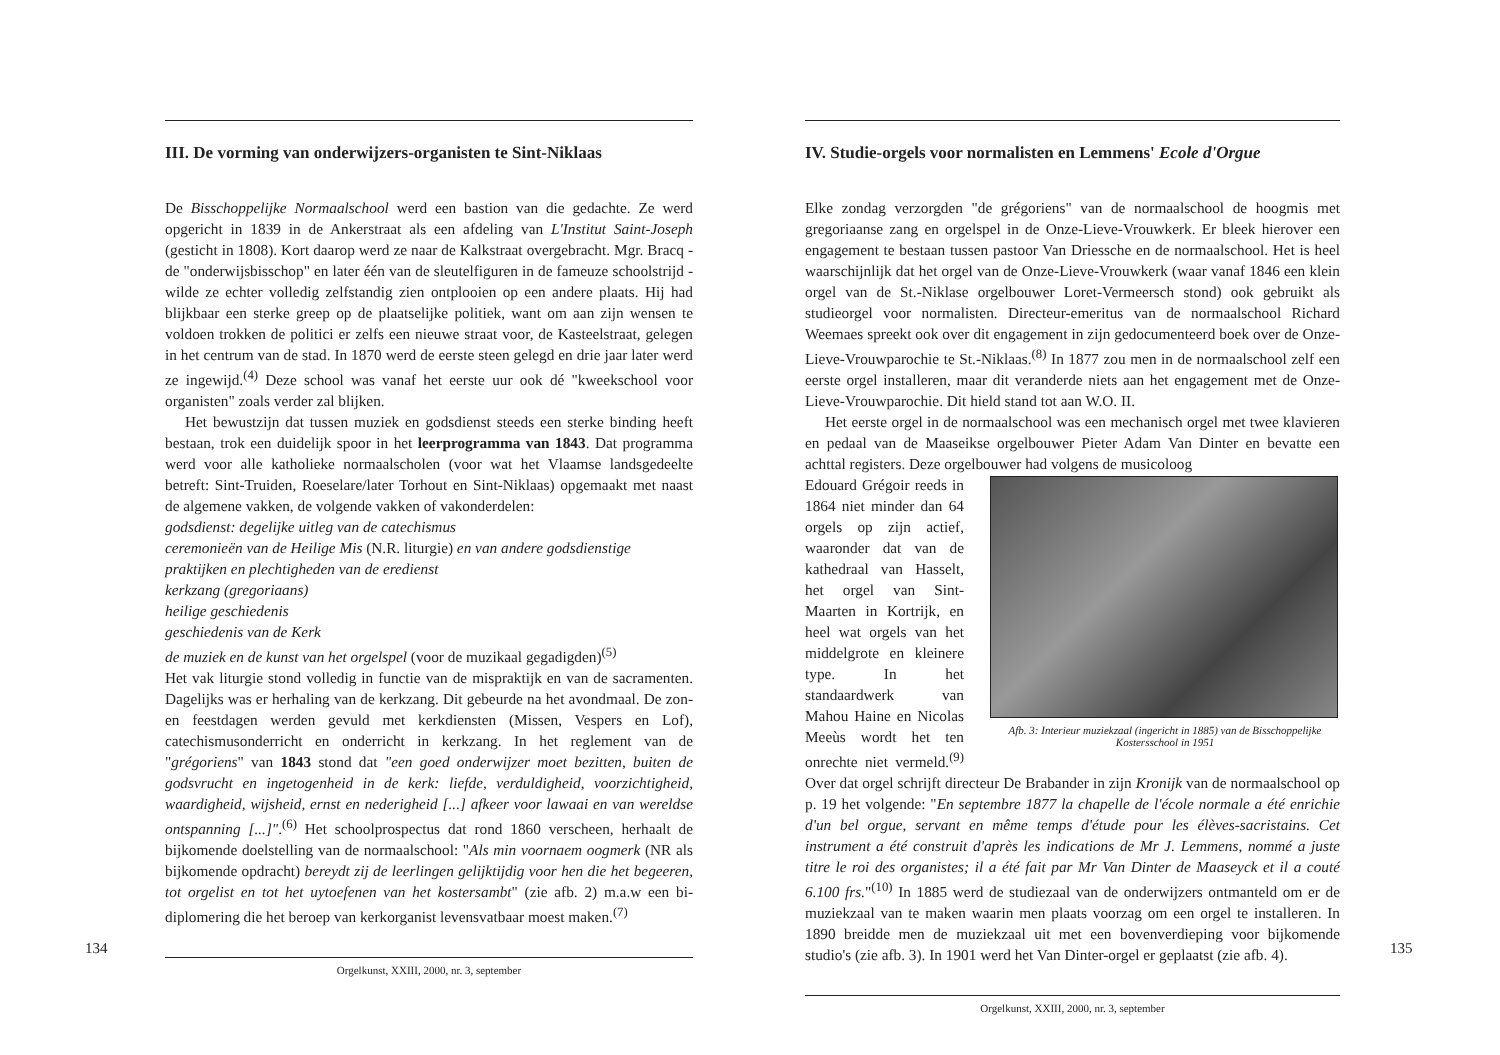III. De vorming van onderwijzers-organisten te Sint-Niklaas
De Bisschoppelijke Normaalschool werd een bastion van die gedachte. Ze werd opgericht in 1839 in de Ankerstraat als een afdeling van L'Institut Saint-Joseph (gesticht in 1808). Kort daarop werd ze naar de Kalkstraat overgebracht. Mgr. Bracq - de "onderwijsbisschop" en later één van de sleutelfiguren in de fameuze schoolstrijd - wilde ze echter volledig zelfstandig zien ontplooien op een andere plaats. Hij had blijkbaar een sterke greep op de plaatselijke politiek, want om aan zijn wensen te voldoen trokken de politici er zelfs een nieuwe straat voor, de Kasteelstraat, gelegen in het centrum van de stad. In 1870 werd de eerste steen gelegd en drie jaar later werd ze ingewijd.<sup>(4)</sup> Deze school was vanaf het eerste uur ook dé "kweekschool voor organisten" zoals verder zal blijken.
Het bewustzijn dat tussen muziek en godsdienst steeds een sterke binding heeft bestaan, trok een duidelijk spoor in het leerprogramma van 1843. Dat programma werd voor alle katholieke normaalscholen (voor wat het Vlaamse landsgedeelte betreft: Sint-Truiden, Roeselare/later Torhout en Sint-Niklaas) opgemaakt met naast de algemene vakken, de volgende vakken of vakonderdelen:
godsdienst: degelijke uitleg van de catechismus
ceremonieën van de Heilige Mis (N.R. liturgie) en van andere godsdienstige praktijken en plechtigheden van de eredienst
kerkzang (gregoriaans)
heilige geschiedenis
geschiedenis van de Kerk
de muziek en de kunst van het orgelspel (voor de muzikaal gegadigden)<sup>(5)</sup>
Het vak liturgie stond volledig in functie van de mispraktijk en van de sacramenten. Dagelijks was er herhaling van de kerkzang. Dit gebeurde na het avondmaal. De zon- en feestdagen werden gevuld met kerkdiensten (Missen, Vespers en Lof), catechismusonderricht en onderricht in kerkzang. In het reglement van de "grégoriens" van 1843 stond dat "een goed onderwijzer moet bezitten, buiten de godsvrucht en ingetogenheid in de kerk: liefde, verduldigheid, voorzichtigheid, waardigheid, wijsheid, ernst en nederigheid [...] afkeer voor lawaai en van wereldse ontspanning [...]".<sup>(6)</sup> Het schoolprospectus dat rond 1860 verscheen, herhaalt de bijkomende doelstelling van de normaalschool: "Als min voornaem oogmerk (NR als bijkomende opdracht) bereydt zij de leerlingen gelijktijdig voor hen die het begeeren, tot orgelist en tot het uytoefenen van het kostersambt" (zie afb. 2) m.a.w een bi-diplomering die het beroep van kerkorganist levensvatbaar moest maken.<sup>(7)</sup>
134
Orgelkunst, XXIII, 2000, nr. 3, september
IV. Studie-orgels voor normalisten en Lemmens' Ecole d'Orgue
Elke zondag verzorgden "de grégoriens" van de normaalschool de hoogmis met gregoriaanse zang en orgelspel in de Onze-Lieve-Vrouwkerk. Er bleek hierover een engagement te bestaan tussen pastoor Van Driessche en de normaalschool. Het is heel waarschijnlijk dat het orgel van de Onze-Lieve-Vrouwkerk (waar vanaf 1846 een klein orgel van de St.-Niklase orgelbouwer Loret-Vermeersch stond) ook gebruikt als studieorgel voor normalisten. Directeur-emeritus van de normaalschool Richard Weemaes spreekt ook over dit engagement in zijn gedocumenteerd boek over de Onze-Lieve-Vrouwparochie te St.-Niklaas.<sup>(8)</sup> In 1877 zou men in de normaalschool zelf een eerste orgel installeren, maar dit veranderde niets aan het engagement met de Onze-Lieve-Vrouwparochie. Dit hield stand tot aan W.O. II.
Het eerste orgel in de normaalschool was een mechanisch orgel met twee klavieren en pedaal van de Maaseikse orgelbouwer Pieter Adam Van Dinter en bevatte een achttal registers. Deze orgelbouwer had volgens de musicoloog
Afb. 3: Interieur muziekzaal (ingericht in 1885) van de Bisschoppelijke Kostersschool in 1951
Edouard Grégoir reeds in 1864 niet minder dan 64 orgels op zijn actief, waaronder dat van de kathedraal van Hasselt, het orgel van Sint-Maarten in Kortrijk, en heel wat orgels van het middelgrote en kleinere type. In het standaardwerk van Mahou Haine en Nicolas Meeùs wordt het ten onrechte niet vermeld.<sup>(9)</sup> Over dat orgel schrijft directeur De Brabander in zijn Kronijk van de normaalschool op p. 19 het volgende: "En septembre 1877 la chapelle de l'école normale a été enrichie d'un bel orgue, servant en même temps d'étude pour les élèves-sacristains. Cet instrument a été construit d'après les indications de Mr J. Lemmens, nommé a juste titre le roi des organistes; il a été fait par Mr Van Dinter de Maaseyck et il a couté 6.100 frs."<sup>(10)</sup> In 1885 werd de studiezaal van de onderwijzers ontmanteld om er de muziekzaal van te maken waarin men plaats voorzag om een orgel te installeren. In 1890 breidde men de muziekzaal uit met een bovenverdieping voor bijkomende studio's (zie afb. 3). In 1901 werd het Van Dinter-orgel er geplaatst (zie afb. 4).
135
Orgelkunst, XXIII, 2000, nr. 3, september